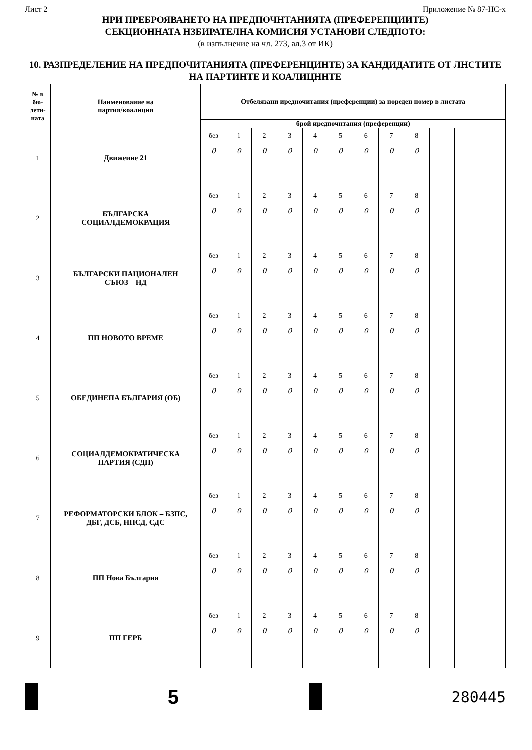Лист 2 Приложение № 87-НС-х
НРИ ПРЕБРОЯВАНЕТО НА ПРЕДПОЧНТАНИЯТА (ПРЕФЕРЕПЦИИТЕ)
СЕКЦИОННАТА НЗБИРАТЕЛНА КОМИСИЯ УСТАНОВИ СЛЕДПОТО:
(в изпълнение на чл. 273, ал.3 от ИК)
10. РАЗПРЕДЕЛЕНИЕ НА ПРЕДПОЧИТАНИЯТА (ПРЕФЕРЕНЦИНТЕ) ЗА КАНДИДАТИТЕ ОТ ЛНСТИТЕ НА ПАРТИНТЕ И КОАЛИЦННТЕ
| № в бю- лети- ната | Наимеиоваиие на партия/коалнцня | Отбелязани иредночитания (нреференции) за пореден номер в листата | | | | | | | | | | | |
| --- | --- | --- | --- | --- | --- | --- | --- | --- | --- | --- | --- | --- | --- |
| | | брой иредпочнтания (преференции) | | | | | | | | | | | |
| 1 | Движеиие 21 | без | 1 | 2 | 3 | 4 | 5 | 6 | 7 | 8 | | | |
| | | 0 | 0 | 0 | 0 | 0 | 0 | 0 | 0 | 0 | | | |
| 2 | БЪЛГАРСКА СОЦИАЛДЕМОКРАЦИЯ | без | 1 | 2 | 3 | 4 | 5 | 6 | 7 | 8 | | | |
| | | 0 | 0 | 0 | 0 | 0 | 0 | 0 | 0 | 0 | | | |
| 3 | БЪЛГАРСКИ ПАЦИОНАЛЕН СЪЮЗ – НД | без | 1 | 2 | 3 | 4 | 5 | 6 | 7 | 8 | | | |
| | | 0 | 0 | 0 | 0 | 0 | 0 | 0 | 0 | 0 | | | |
| 4 | ПП НОВОТО ВРЕМЕ | без | 1 | 2 | 3 | 4 | 5 | 6 | 7 | 8 | | | |
| | | 0 | 0 | 0 | 0 | 0 | 0 | 0 | 0 | 0 | | | |
| 5 | ОБЕДИНЕПА БЪЛГАРИЯ (ОБ) | без | 1 | 2 | 3 | 4 | 5 | 6 | 7 | 8 | | | |
| | | 0 | 0 | 0 | 0 | 0 | 0 | 0 | 0 | 0 | | | |
| 6 | СОЦИАЛДЕМОКРАТИЧЕСКА ПАРТИЯ (СДП) | без | 1 | 2 | 3 | 4 | 5 | 6 | 7 | 8 | | | |
| | | 0 | 0 | 0 | 0 | 0 | 0 | 0 | 0 | 0 | | | |
| 7 | РЕФОРМАТОРСКИ БЛОК – БЗПС, ДБГ, ДСБ, НПСД, СДС | без | 1 | 2 | 3 | 4 | 5 | 6 | 7 | 8 | | | |
| | | 0 | 0 | 0 | 0 | 0 | 0 | 0 | 0 | 0 | | | |
| 8 | ПП Нова България | без | 1 | 2 | 3 | 4 | 5 | 6 | 7 | 8 | | | |
| | | 0 | 0 | 0 | 0 | 0 | 0 | 0 | 0 | 0 | | | |
| 9 | ПП ГЕРБ | без | 1 | 2 | 3 | 4 | 5 | 6 | 7 | 8 | | | |
| | | 0 | 0 | 0 | 0 | 0 | 0 | 0 | 0 | 0 | | | |
5
280445